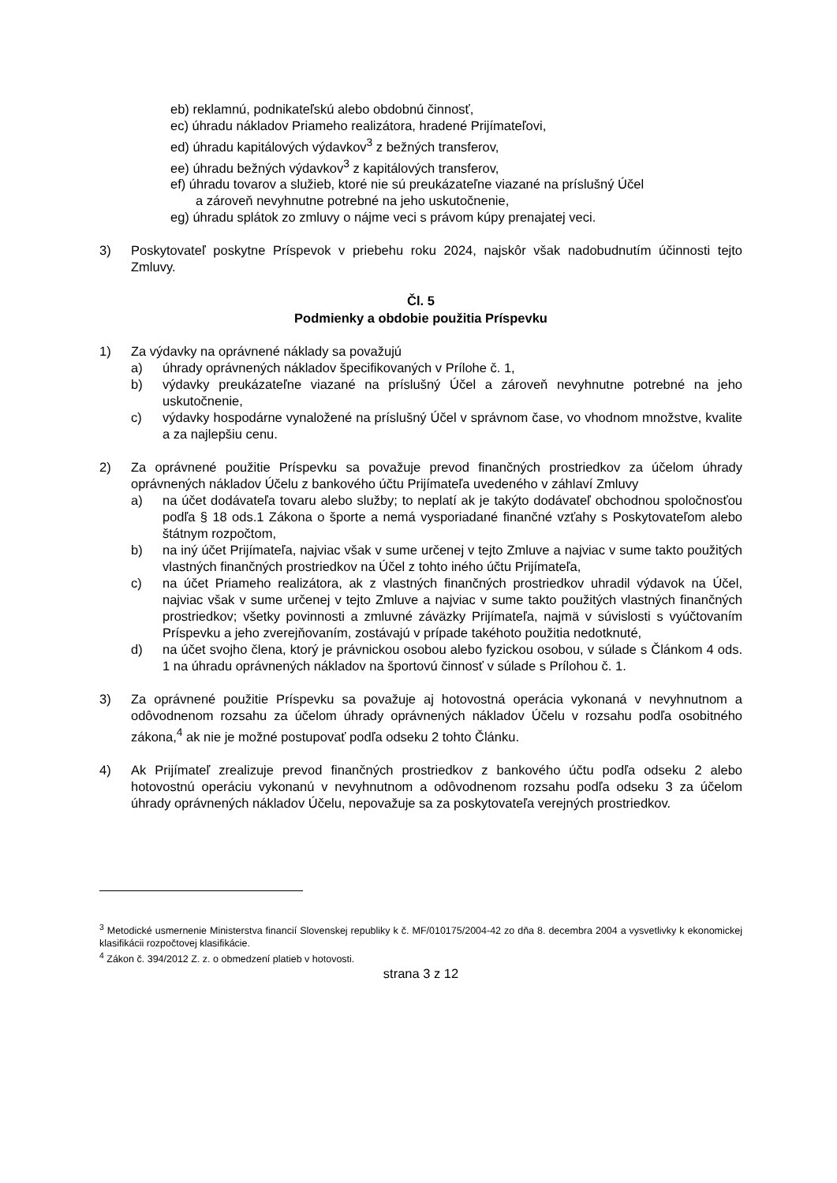eb) reklamnú, podnikateľskú alebo obdobnú činnosť,
ec) úhradu nákladov Priameho realizátora, hradené Prijímateľovi,
ed) úhradu kapitálových výdavkov<sup>3</sup> z bežných transferov,
ee) úhradu bežných výdavkov<sup>3</sup> z kapitálových transferov,
ef) úhradu tovarov a služieb, ktoré nie sú preukázateľne viazané na príslušný Účel
a zároveň nevyhnutne potrebné na jeho uskutočnenie,
eg) úhradu splátok zo zmluvy o nájme veci s právom kúpy prenajatej veci.
3) Poskytovateľ poskytne Príspevok v priebehu roku 2024, najskôr však nadobudnutím účinnosti tejto Zmluvy.
Čl. 5
Podmienky a obdobie použitia Príspevku
1) Za výdavky na oprávnené náklady sa považujú
a) úhrady oprávnených nákladov špecifikovaných v Prílohe č. 1,
b) výdavky preukázateľne viazané na príslušný Účel a zároveň nevyhnutne potrebné na jeho uskutočnenie,
c) výdavky hospodárne vynaložené na príslušný Účel v správnom čase, vo vhodnom množstve, kvalite a za najlepšiu cenu.
2) Za oprávnené použitie Príspevku sa považuje prevod finančných prostriedkov za účelom úhrady oprávnených nákladov Účelu z bankového účtu Prijímateľa uvedeného v záhlaví Zmluvy
a) na účet dodávateľa tovaru alebo služby; to neplatí ak je takýto dodávateľ obchodnou spoločnosťou podľa § 18 ods.1 Zákona o športe a nemá vysporiadané finančné vzťahy s Poskytovateľom alebo štátnym rozpočtom,
b) na iný účet Prijímateľa, najviac však v sume určenej v tejto Zmluve a najviac v sume takto použitých vlastných finančných prostriedkov na Účel z tohto iného účtu Prijímateľa,
c) na účet Priameho realizátora, ak z vlastných finančných prostriedkov uhradil výdavok na Účel, najviac však v sume určenej v tejto Zmluve a najviac v sume takto použitých vlastných finančných prostriedkov; všetky povinnosti a zmluvné záväzky Prijímateľa, najmä v súvislosti s vyúčtovaním Príspevku a jeho zverejňovaním, zostávajú v prípade takéhoto použitia nedotknuté,
d) na účet svojho člena, ktorý je právnickou osobou alebo fyzickou osobou, v súlade s Článkom 4 ods. 1 na úhradu oprávnených nákladov na športovú činnosť v súlade s Prílohou č. 1.
3) Za oprávnené použitie Príspevku sa považuje aj hotovostná operácia vykonaná v nevyhnutnom a odôvodnenom rozsahu za účelom úhrady oprávnených nákladov Účelu v rozsahu podľa osobitného zákona,<sup>4</sup> ak nie je možné postupovať podľa odseku 2 tohto Článku.
4) Ak Prijímateľ zrealizuje prevod finančných prostriedkov z bankového účtu podľa odseku 2 alebo hotovostnú operáciu vykonanú v nevyhnutnom a odôvodnenom rozsahu podľa odseku 3 za účelom úhrady oprávnených nákladov Účelu, nepovažuje sa za poskytovateľa verejných prostriedkov.
<sup>3</sup> Metodické usmernenie Ministerstva financií Slovenskej republiky k č. MF/010175/2004-42 zo dňa 8. decembra 2004 a vysvetlivky k ekonomickej klasifikácii rozpočtovej klasifikácie.
<sup>4</sup> Zákon č. 394/2012 Z. z. o obmedzení platieb v hotovosti.
strana 3 z 12